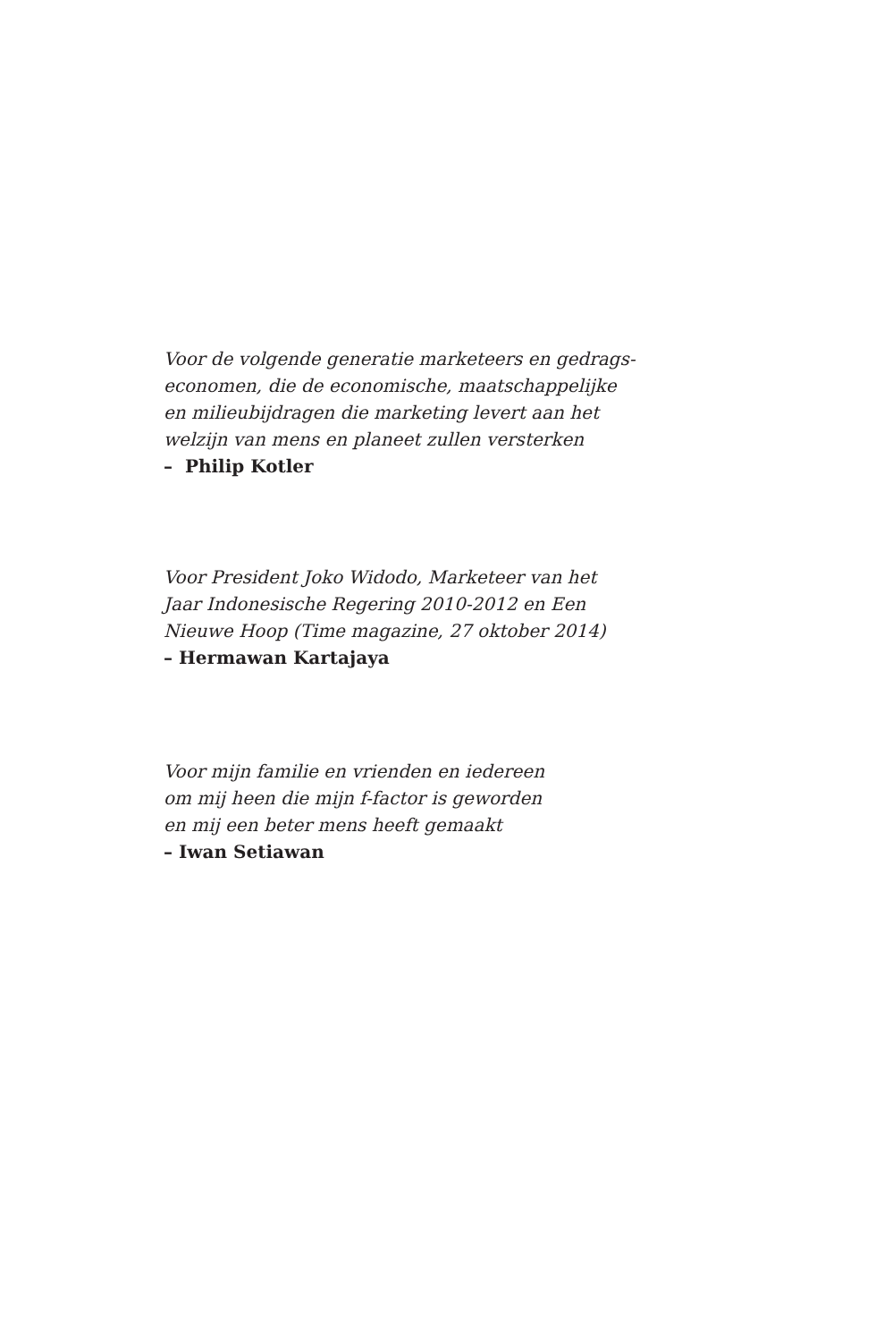Voor de volgende generatie marketeers en gedrags-
economen, die de economische, maatschappelijke
en milieubijdragen die marketing levert aan het
welzijn van mens en planeet zullen versterken
– Philip Kotler
Voor President Joko Widodo, Marketeer van het
Jaar Indonesische Regering 2010-2012 en Een
Nieuwe Hoop (Time magazine, 27 oktober 2014)
– Hermawan Kartajaya
Voor mijn familie en vrienden en iedereen
om mij heen die mijn f-factor is geworden
en mij een beter mens heeft gemaakt
– Iwan Setiawan